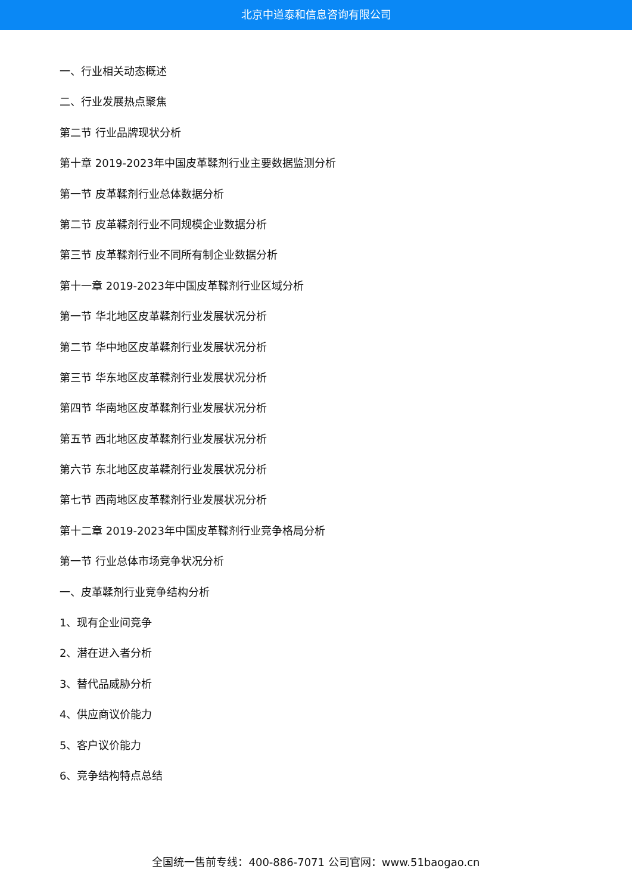北京中道泰和信息咨询有限公司
一、行业相关动态概述
二、行业发展热点聚焦
第二节 行业品牌现状分析
第十章 2019-2023年中国皮革鞣剂行业主要数据监测分析
第一节 皮革鞣剂行业总体数据分析
第二节 皮革鞣剂行业不同规模企业数据分析
第三节 皮革鞣剂行业不同所有制企业数据分析
第十一章 2019-2023年中国皮革鞣剂行业区域分析
第一节 华北地区皮革鞣剂行业发展状况分析
第二节 华中地区皮革鞣剂行业发展状况分析
第三节 华东地区皮革鞣剂行业发展状况分析
第四节 华南地区皮革鞣剂行业发展状况分析
第五节 西北地区皮革鞣剂行业发展状况分析
第六节 东北地区皮革鞣剂行业发展状况分析
第七节 西南地区皮革鞣剂行业发展状况分析
第十二章 2019-2023年中国皮革鞣剂行业竞争格局分析
第一节 行业总体市场竞争状况分析
一、皮革鞣剂行业竞争结构分析
1、现有企业间竞争
2、潜在进入者分析
3、替代品威胁分析
4、供应商议价能力
5、客户议价能力
6、竞争结构特点总结
全国统一售前专线：400-886-7071 公司官网：www.51baogao.cn